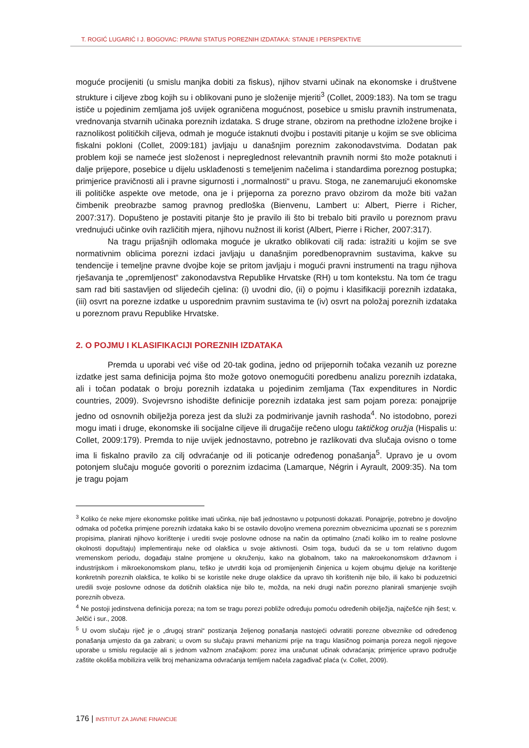T. ROGIĆ LUGARIĆ I J. BOGOVAC: PRAVNI STATUS POREZNIH IZDATAKA: STANJE I PERSPEKTIVE
moguće procijeniti (u smislu manjka dobiti za fiskus), njihov stvarni učinak na ekonomske i društvene strukture i ciljeve zbog kojih su i oblikovani puno je složenije mjeriti<sup>3</sup> (Collet, 2009:183). Na tom se tragu ističe u pojedinim zemljama još uvijek ograničena mogućnost, posebice u smislu pravnih instrumenata, vrednovanja stvarnih učinaka poreznih izdataka. S druge strane, obzirom na prethodne izložene brojke i raznolikost političkih ciljeva, odmah je moguće istaknuti dvojbu i postaviti pitanje u kojim se sve oblicima fiskalni pokloni (Collet, 2009:181) javljaju u današnjim poreznim zakonodavstvima. Dodatan pak problem koji se nameće jest složenost i nepreglednost relevantnih pravnih normi što može potaknuti i dalje prijepore, posebice u dijelu usklađenosti s temeljenim načelima i standardima poreznog postupka; primjerice pravičnosti ali i pravne sigurnosti i „normalnosti“ u pravu. Stoga, ne zanemarujući ekonomske ili političke aspekte ove metode, ona je i prijeporna za porezno pravo obzirom da može biti važan čimbenik preobrazbe samog pravnog predloška (Bienvenu, Lambert u: Albert, Pierre i Richer, 2007:317). Dopušteno je postaviti pitanje što je pravilo ili što bi trebalo biti pravilo u poreznom pravu vrednujući učinke ovih različitih mjera, njihovu nužnost ili korist (Albert, Pierre i Richer, 2007:317).
Na tragu prijašnjih odlomaka moguće je ukratko oblikovati cilj rada: istražiti u kojim se sve normativnim oblicima porezni izdaci javljaju u današnjim poredbenopravnim sustavima, kakve su tendencije i temeljne pravne dvojbe koje se pritom javljaju i mogući pravni instrumenti na tragu njihova rješavanja te „opremljenost“ zakonodavstva Republike Hrvatske (RH) u tom kontekstu. Na tom će tragu sam rad biti sastavljen od slijedećih cjelina: (i) uvodni dio, (ii) o pojmu i klasifikaciji poreznih izdataka, (iii) osvrt na porezne izdatke u usporednim pravnim sustavima te (iv) osvrt na položaj poreznih izdataka u poreznom pravu Republike Hrvatske.
2. O POJMU I KLASIFIKACIJI POREZNIH IZDATAKA
Premda u uporabi već više od 20-tak godina, jedno od prijepornih točaka vezanih uz porezne izdatke jest sama definicija pojma što može gotovo onemogućiti poredbenu analizu poreznih izdataka, ali i točan podatak o broju poreznih izdataka u pojedinim zemljama (Tax expenditures in Nordic countries, 2009). Svojevrsno ishodište definicije poreznih izdataka jest sam pojam poreza: ponajprije jedno od osnovnih obilježja poreza jest da služi za podmirivanje javnih rashoda<sup>4</sup>. No istodobno, porezi mogu imati i druge, ekonomske ili socijalne ciljeve ili drugačije rečeno ulogu taktičkog oružja (Hispalis u: Collet, 2009:179). Premda to nije uvijek jednostavno, potrebno je razlikovati dva slučaja ovisno o tome ima li fiskalno pravilo za cilj odvraćanje od ili poticanje određenog ponašanja<sup>5</sup>. Upravo je u ovom potonjem slučaju moguće govoriti o poreznim izdacima (Lamarque, Négrin i Ayrault, 2009:35). Na tom je tragu pojam
<sup>3</sup> Koliko će neke mjere ekonomske politike imati učinka, nije baš jednostavno u potpunosti dokazati. Ponajprije, potrebno je dovoljno odmaka od početka primjene poreznih izdataka kako bi se ostavilo dovoljno vremena poreznim obveznicima upoznati se s poreznim propisima, planirati njihovo korištenje i urediti svoje poslovne odnose na način da optimalno (znači koliko im to realne poslovne okolnosti dopuštaju) implementiraju neke od olakšica u svoje aktivnosti. Osim toga, budući da se u tom relativno dugom vremenskom periodu, događaju stalne promjene u okruženju, kako na globalnom, tako na makroekonomskom državnom i industrijskom i mikroekonomskom planu, teško je utvrditi koja od promijenjenih činjenica u kojem obujmu djeluje na korištenje konkretnih poreznih olakšica, te koliko bi se koristile neke druge olakšice da upravo tih korištenih nije bilo, ili kako bi poduzetnici uredili svoje poslovne odnose da dotičnih olakšica nije bilo te, možda, na neki drugi način porezno planirali smanjenje svojih poreznih obveza.
<sup>4</sup> Ne postoji jedinstvena definicija poreza; na tom se tragu porezi pobliže određuju pomoću određenih obilježja, najčešće njih šest; v. Jelčić i sur., 2008.
<sup>5</sup> U ovom slučaju riječ je o „drugoj strani“ postizanja željenog ponašanja nastojeći odvratiti porezne obveznike od određenog ponašanja umjesto da ga zabrani; u ovom su slučaju pravni mehanizmi prije na tragu klasičnog poimanja poreza negoli njegove uporabe u smislu regulacije ali s jednom važnom značajkom: porez ima uračunat učinak odvraćanja; primjerice upravo područje zaštite okoliša mobilizira velik broj mehanizama odvraćanja temljem načela zagađivač plaća (v. Collet, 2009).
176 | INSTITUT ZA JAVNE FINANCIJE